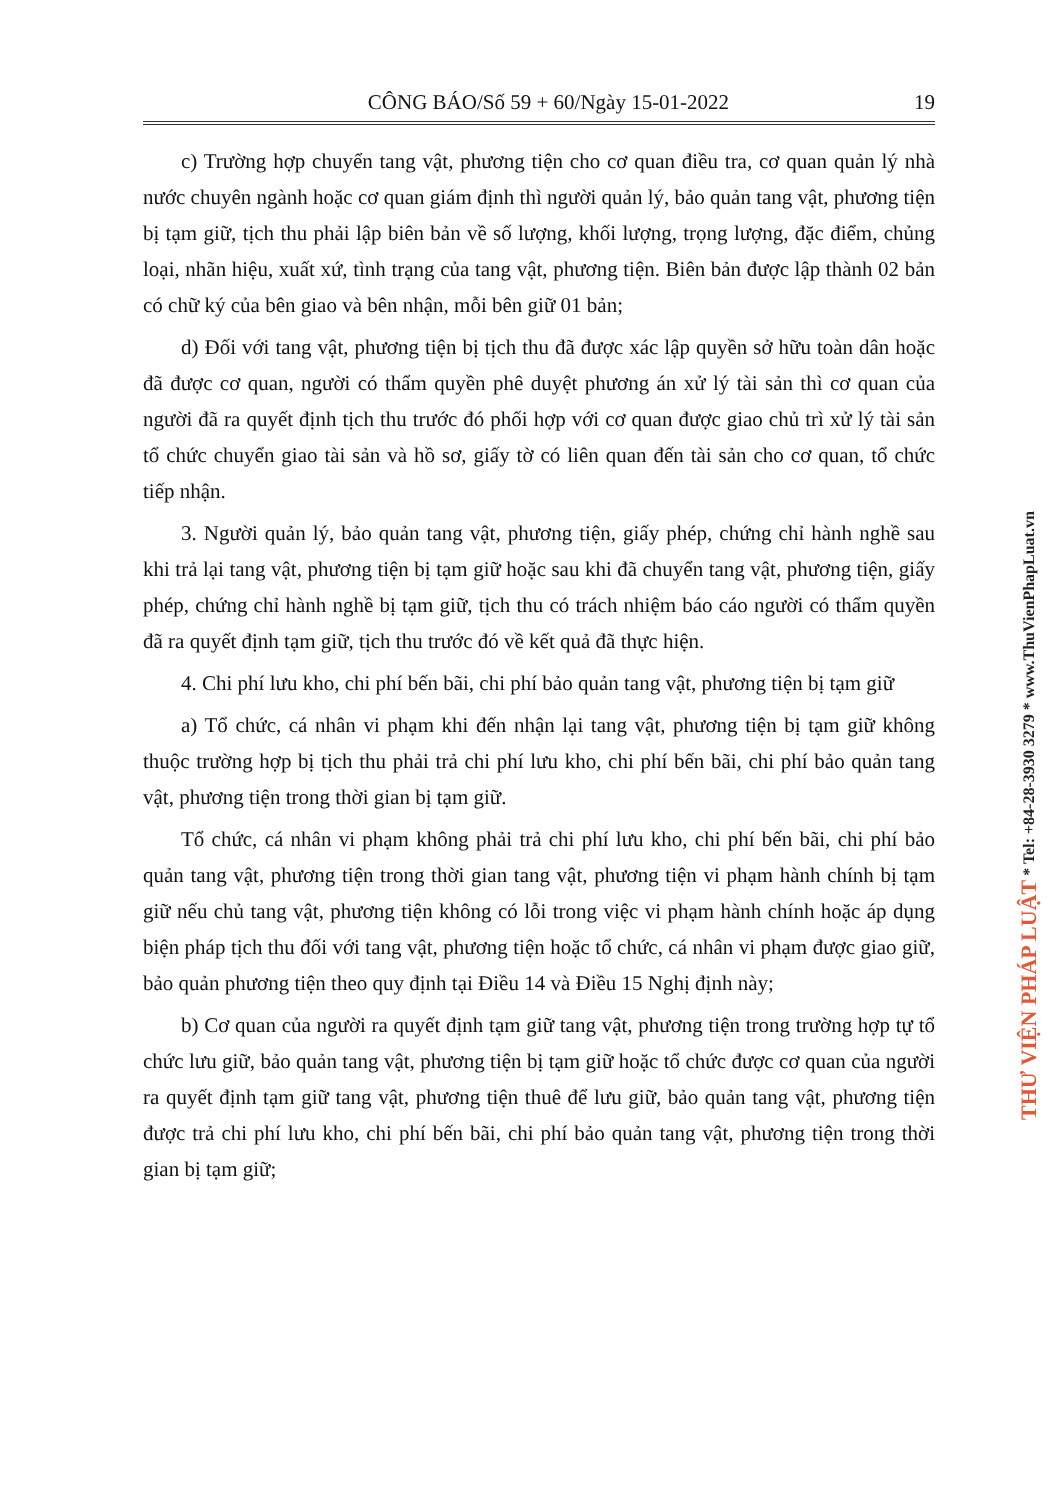CÔNG BÁO/Số 59 + 60/Ngày 15-01-2022 19
c) Trường hợp chuyển tang vật, phương tiện cho cơ quan điều tra, cơ quan quản lý nhà nước chuyên ngành hoặc cơ quan giám định thì người quản lý, bảo quản tang vật, phương tiện bị tạm giữ, tịch thu phải lập biên bản về số lượng, khối lượng, trọng lượng, đặc điểm, chủng loại, nhãn hiệu, xuất xứ, tình trạng của tang vật, phương tiện. Biên bản được lập thành 02 bản có chữ ký của bên giao và bên nhận, mỗi bên giữ 01 bản;
d) Đối với tang vật, phương tiện bị tịch thu đã được xác lập quyền sở hữu toàn dân hoặc đã được cơ quan, người có thẩm quyền phê duyệt phương án xử lý tài sản thì cơ quan của người đã ra quyết định tịch thu trước đó phối hợp với cơ quan được giao chủ trì xử lý tài sản tổ chức chuyển giao tài sản và hồ sơ, giấy tờ có liên quan đến tài sản cho cơ quan, tổ chức tiếp nhận.
3. Người quản lý, bảo quản tang vật, phương tiện, giấy phép, chứng chỉ hành nghề sau khi trả lại tang vật, phương tiện bị tạm giữ hoặc sau khi đã chuyển tang vật, phương tiện, giấy phép, chứng chỉ hành nghề bị tạm giữ, tịch thu có trách nhiệm báo cáo người có thẩm quyền đã ra quyết định tạm giữ, tịch thu trước đó về kết quả đã thực hiện.
4. Chi phí lưu kho, chi phí bến bãi, chi phí bảo quản tang vật, phương tiện bị tạm giữ
a) Tổ chức, cá nhân vi phạm khi đến nhận lại tang vật, phương tiện bị tạm giữ không thuộc trường hợp bị tịch thu phải trả chi phí lưu kho, chi phí bến bãi, chi phí bảo quản tang vật, phương tiện trong thời gian bị tạm giữ.
Tổ chức, cá nhân vi phạm không phải trả chi phí lưu kho, chi phí bến bãi, chi phí bảo quản tang vật, phương tiện trong thời gian tang vật, phương tiện vi phạm hành chính bị tạm giữ nếu chủ tang vật, phương tiện không có lỗi trong việc vi phạm hành chính hoặc áp dụng biện pháp tịch thu đối với tang vật, phương tiện hoặc tổ chức, cá nhân vi phạm được giao giữ, bảo quản phương tiện theo quy định tại Điều 14 và Điều 15 Nghị định này;
b) Cơ quan của người ra quyết định tạm giữ tang vật, phương tiện trong trường hợp tự tổ chức lưu giữ, bảo quản tang vật, phương tiện bị tạm giữ hoặc tổ chức được cơ quan của người ra quyết định tạm giữ tang vật, phương tiện thuê để lưu giữ, bảo quản tang vật, phương tiện được trả chi phí lưu kho, chi phí bến bãi, chi phí bảo quản tang vật, phương tiện trong thời gian bị tạm giữ;
THƯ VIỆN PHÁP LUẬT * Tel: +84-28-3930 3279 * www.ThuVienPhapLuat.vn